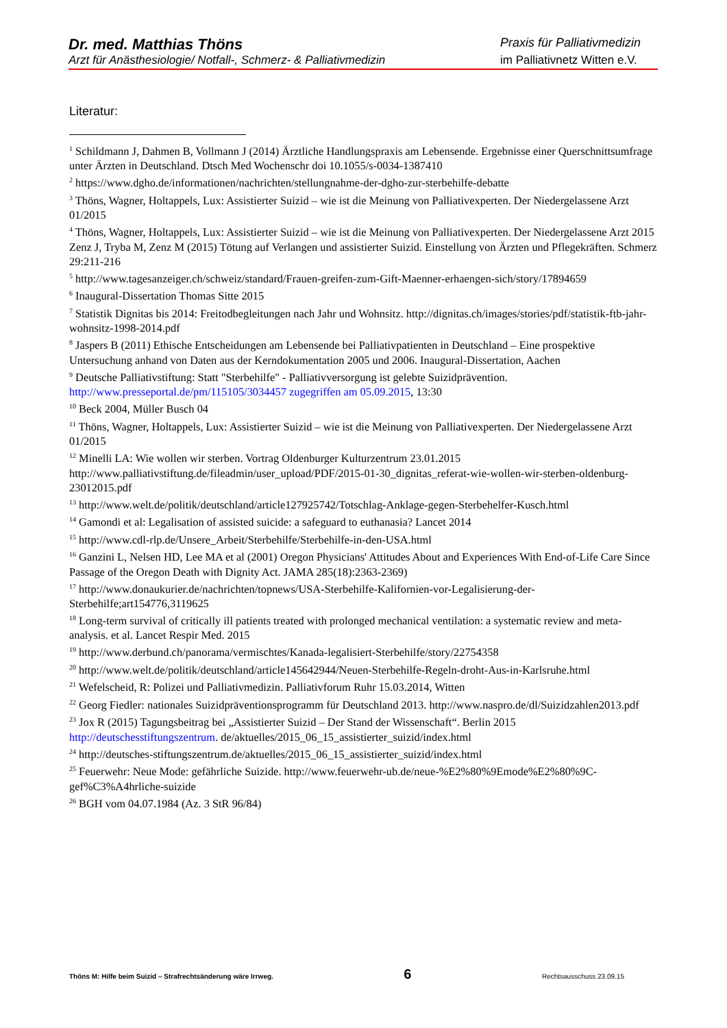Dr. med. Matthias Thöns Praxis für Palliativmedizin
Arzt für Anästhesiologie/ Notfall-, Schmerz- & Palliativmedizin im Palliativnetz Witten e.V.
Literatur:
<sup>1</sup> Schildmann J, Dahmen B, Vollmann J (2014) Ärztliche Handlungspraxis am Lebensende. Ergebnisse einer Querschnittsumfrage unter Ärzten in Deutschland. Dtsch Med Wochenschr doi 10.1055/s-0034-1387410
<sup>2</sup> https://www.dgho.de/informationen/nachrichten/stellungnahme-der-dgho-zur-sterbehilfe-debatte
<sup>3</sup> Thöns, Wagner, Holtappels, Lux: Assistierter Suizid – wie ist die Meinung von Palliativexperten. Der Niedergelassene Arzt 01/2015
<sup>4</sup> Thöns, Wagner, Holtappels, Lux: Assistierter Suizid – wie ist die Meinung von Palliativexperten. Der Niedergelassene Arzt 2015
Zenz J, Tryba M, Zenz M (2015) Tötung auf Verlangen und assistierter Suizid. Einstellung von Ärzten und Pflegekräften. Schmerz 29:211-216
<sup>5</sup> http://www.tagesanzeiger.ch/schweiz/standard/Frauen-greifen-zum-Gift-Maenner-erhaengen-sich/story/17894659
<sup>6</sup> Inaugural-Dissertation Thomas Sitte 2015
<sup>7</sup> Statistik Dignitas bis 2014: Freitodbegleitungen nach Jahr und Wohnsitz. http://dignitas.ch/images/stories/pdf/statistik-ftb-jahr-wohnsitz-1998-2014.pdf
<sup>8</sup> Jaspers B (2011) Ethische Entscheidungen am Lebensende bei Palliativpatienten in Deutschland – Eine prospektive Untersuchung anhand von Daten aus der Kerndokumentation 2005 und 2006. Inaugural-Dissertation, Aachen
<sup>9</sup> Deutsche Palliativstiftung: Statt "Sterbehilfe" - Palliativversorgung ist gelebte Suizidprävention. http://www.presseportal.de/pm/115105/3034457 zugegriffen am 05.09.2015, 13:30
<sup>10</sup> Beck 2004, Müller Busch 04
<sup>11</sup> Thöns, Wagner, Holtappels, Lux: Assistierter Suizid – wie ist die Meinung von Palliativexperten. Der Niedergelassene Arzt 01/2015
<sup>12</sup> Minelli LA: Wie wollen wir sterben. Vortrag Oldenburger Kulturzentrum 23.01.2015 http://www.palliativstiftung.de/fileadmin/user_upload/PDF/2015-01-30_dignitas_referat-wie-wollen-wir-sterben-oldenburg-23012015.pdf
<sup>13</sup> http://www.welt.de/politik/deutschland/article127925742/Totschlag-Anklage-gegen-Sterbehelfer-Kusch.html
<sup>14</sup> Gamondi et al: Legalisation of assisted suicide: a safeguard to euthanasia? Lancet 2014
<sup>15</sup> http://www.cdl-rlp.de/Unsere_Arbeit/Sterbehilfe/Sterbehilfe-in-den-USA.html
<sup>16</sup> Ganzini L, Nelsen HD, Lee MA et al (2001) Oregon Physicians' Attitudes About and Experiences With End-of-Life Care Since Passage of the Oregon Death with Dignity Act. JAMA 285(18):2363-2369)
<sup>17</sup> http://www.donaukurier.de/nachrichten/topnews/USA-Sterbehilfe-Kalifornien-vor-Legalisierung-der-Sterbehilfe;art154776,3119625
<sup>18</sup> Long-term survival of critically ill patients treated with prolonged mechanical ventilation: a systematic review and meta-analysis. et al. Lancet Respir Med. 2015
<sup>19</sup> http://www.derbund.ch/panorama/vermischtes/Kanada-legalisiert-Sterbehilfe/story/22754358
<sup>20</sup> http://www.welt.de/politik/deutschland/article145642944/Neuen-Sterbehilfe-Regeln-droht-Aus-in-Karlsruhe.html
<sup>21</sup> Wefelscheid, R: Polizei und Palliativmedizin. Palliativforum Ruhr 15.03.2014, Witten
<sup>22</sup> Georg Fiedler: nationales Suizidpräventionsprogramm für Deutschland 2013. http://www.naspro.de/dl/Suizidzahlen2013.pdf
<sup>23</sup> Jox R (2015) Tagungsbeitrag bei „Assistierter Suizid – Der Stand der Wissenschaft“. Berlin 2015 http://deutschesstiftungszentrum. de/aktuelles/2015_06_15_assistierter_suizid/index.html
<sup>24</sup> http://deutsches-stiftungszentrum.de/aktuelles/2015_06_15_assistierter_suizid/index.html
<sup>25</sup> Feuerwehr: Neue Mode: gefährliche Suizide. http://www.feuerwehr-ub.de/neue-%E2%80%9Emode%E2%80%9C-gef%C3%A4hrliche-suizide
<sup>26</sup> BGH vom 04.07.1984 (Az. 3 StR 96/84)
Thöns M: Hilfe beim Suizid – Strafrechtsänderung wäre Irrweg. 6 Rechtsausschuss 23.09.15